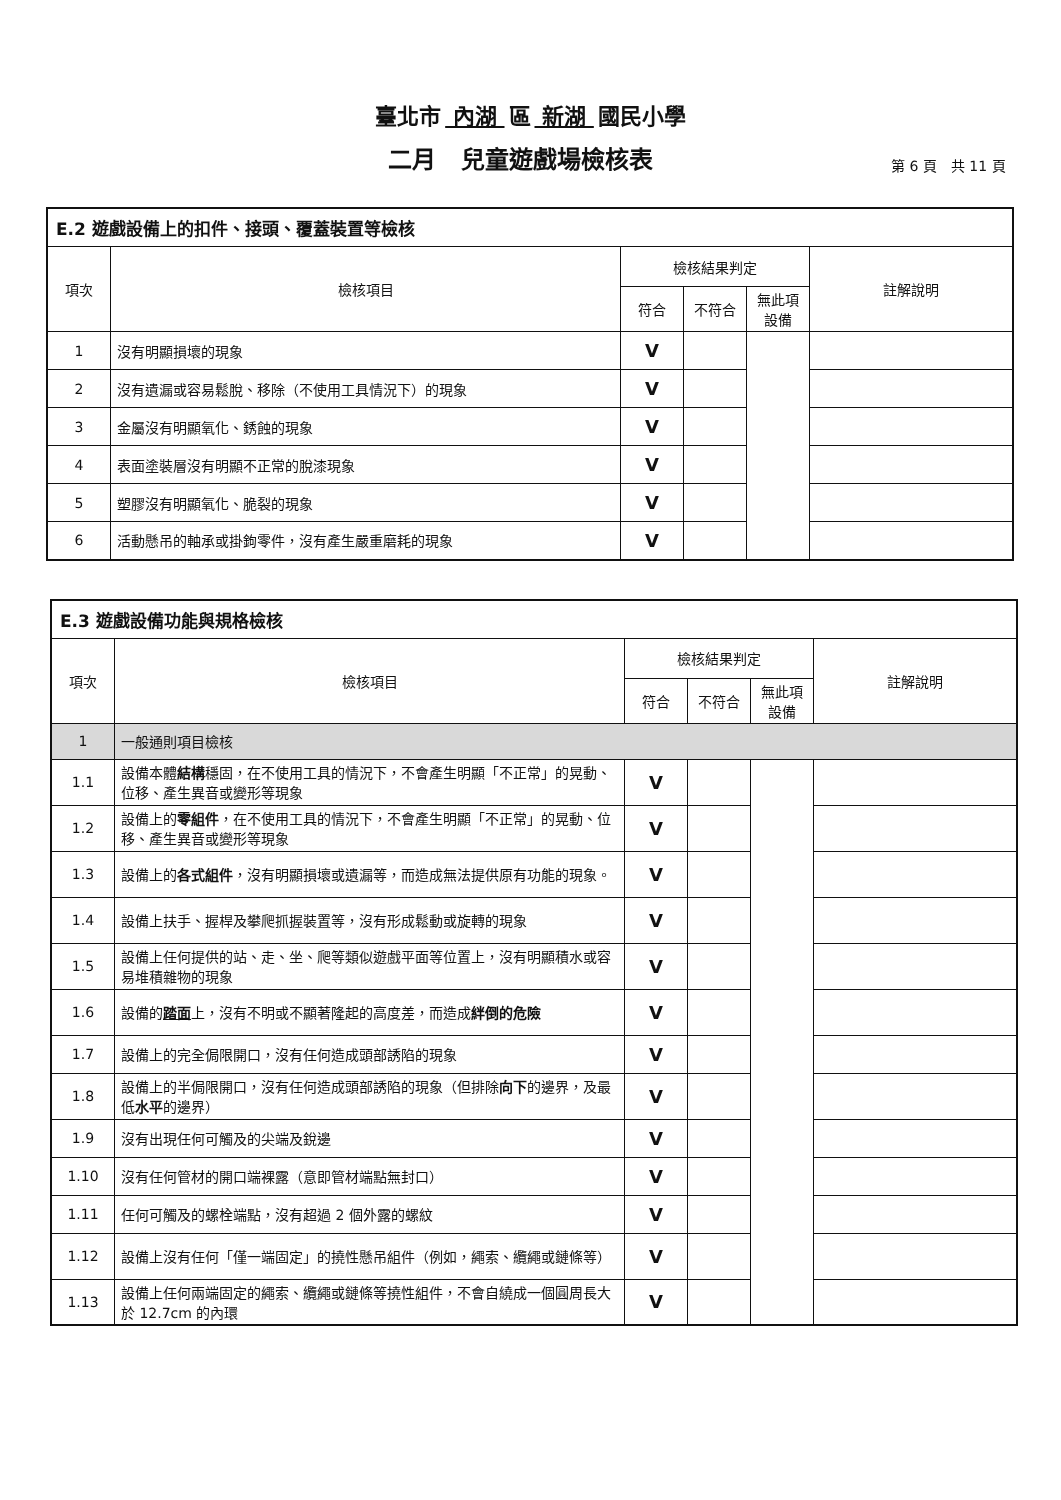臺北市 內湖 區 新湖 國民小學
二月 兒童遊戲場檢核表
第 6 頁　共 11 頁
| E.2 遊戲設備上的扣件、接頭、覆蓋裝置等檢核 | | | | | |
| --- | --- | --- | --- | --- | --- |
| 項次 | 檢核項目 | 檢核結果判定 | | | 註解說明 |
| | | 符合 | 不符合 | 無此項 設備 | |
| 1 | 沒有明顯損壞的現象 | V | | | |
| 2 | 沒有遺漏或容易鬆脫、移除（不使用工具情況下）的現象 | V | | | |
| 3 | 金屬沒有明顯氧化、銹蝕的現象 | V | | | |
| 4 | 表面塗裝層沒有明顯不正常的脫漆現象 | V | | | |
| 5 | 塑膠沒有明顯氧化、脆裂的現象 | V | | | |
| 6 | 活動懸吊的軸承或掛鉤零件，沒有產生嚴重磨耗的現象 | V | | | |
| E.3 遊戲設備功能與規格檢核 | | | | | |
| --- | --- | --- | --- | --- | --- |
| 項次 | 檢核項目 | 檢核結果判定 | | | 註解說明 |
| | | 符合 | 不符合 | 無此項 設備 | |
| 1 | 一般通則項目檢核 | | | | |
| 1.1 | 設備本體 結構 穩固，在不使用工具的情況下，不會產生明顯「不正常」的晃動、位移、產生異音或變形等現象 | V | | | |
| 1.2 | 設備上的 零組件 ，在不使用工具的情況下，不會產生明顯「不正常」的晃動、位移、產生異音或變形等現象 | V | | | |
| 1.3 | 設備上的 各式組件 ，沒有明顯損壞或遺漏等，而造成無法提供原有功能的現象。 | V | | | |
| 1.4 | 設備上扶手、握桿及攀爬抓握裝置等，沒有形成鬆動或旋轉的現象 | V | | | |
| 1.5 | 設備上任何提供的站、走、坐、爬等類似遊戲平面等位置上，沒有明顯積水或容易堆積雜物的現象 | V | | | |
| 1.6 | 設備的 踏面 上，沒有不明或不顯著隆起的高度差，而造成 絆倒的危險 | V | | | |
| 1.7 | 設備上的完全侷限開口，沒有任何造成頭部誘陷的現象 | V | | | |
| 1.8 | 設備上的半侷限開口，沒有任何造成頭部誘陷的現象（但排除 向下 的邊界，及最低 水平 的邊界） | V | | | |
| 1.9 | 沒有出現任何可觸及的尖端及銳邊 | V | | | |
| 1.10 | 沒有任何管材的開口端裸露（意即管材端點無封口） | V | | | |
| 1.11 | 任何可觸及的螺栓端點，沒有超過 2 個外露的螺紋 | V | | | |
| 1.12 | 設備上沒有任何「僅一端固定」的撓性懸吊組件（例如，繩索、纜繩或鏈條等） | V | | | |
| 1.13 | 設備上任何兩端固定的繩索、纜繩或鏈條等撓性組件，不會自繞成一個圓周長大於 12.7cm 的內環 | V | | | |